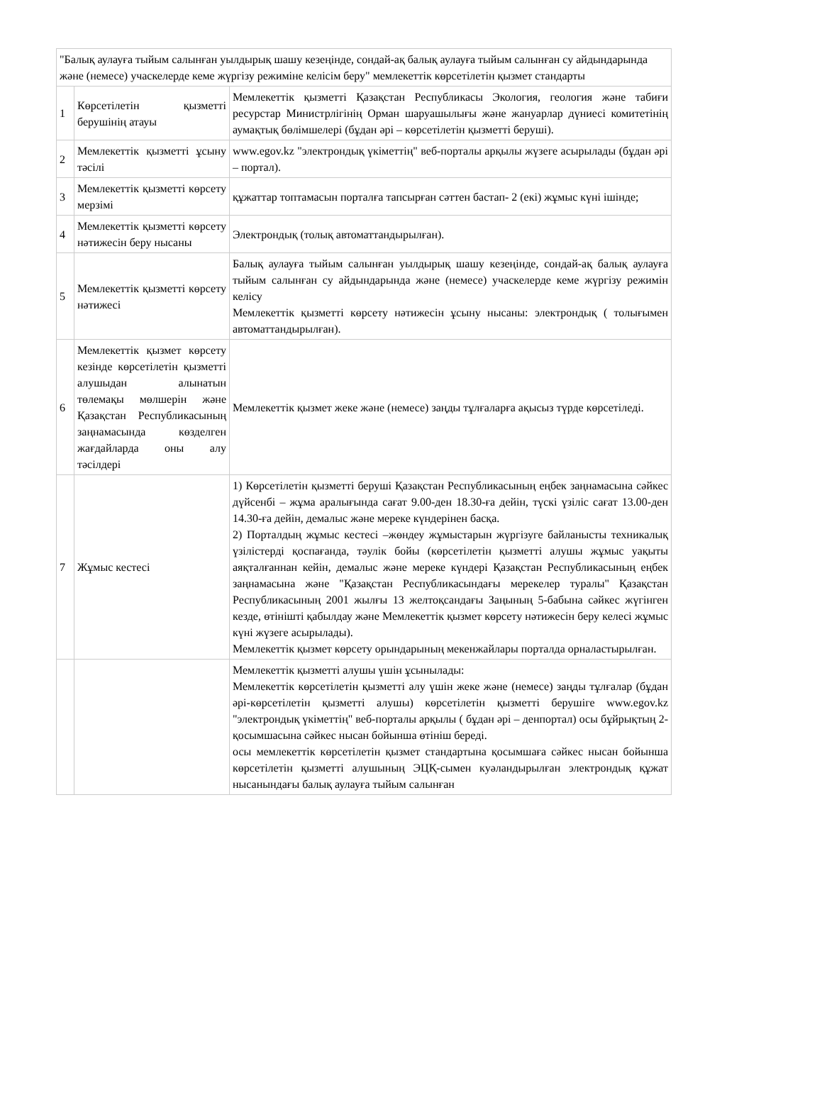| "Балық аулауға тыйым салынған уылдырық шашу кезеңінде, сондай-ақ балық аулауға тыйым салынған су айдындарында және (немесе) учаскелерде кеме жүргізу режиміне келісім беру" мемлекеттік көрсетілетін қызмет стандарты | | |
| 1 | Көрсетілетін қызметті берушінің атауы | Мемлекеттік қызметті Қазақстан Республикасы Экология, геология және табиғи ресурстар Министрлігінің Орман шаруашылығы және жануарлар дүниесі комитетінің аумақтық бөлімшелері (бұдан әрі – көрсетілетін қызметті беруші). |
| 2 | Мемлекеттік қызметті ұсыну тәсілі | www.egov.kz "электрондық үкіметтің" веб-порталы арқылы жүзеге асырылады (бұдан әрі – портал). |
| 3 | Мемлекеттік қызметті көрсету мерзімі | құжаттар топтамасын порталға тапсырған сәттен бастап- 2 (екі) жұмыс күні ішінде; |
| 4 | Мемлекеттік қызметті көрсету нәтижесін беру нысаны | Электрондық (толық автоматтандырылған). |
| 5 | Мемлекеттік қызметті көрсету нәтижесі | Балық аулауға тыйым салынған уылдырық шашу кезеңінде, сондай-ақ балық аулауға тыйым салынған су айдындарында және (немесе) учаскелерде кеме жүргізу режимін келісу Мемлекеттік қызметті көрсету нәтижесін ұсыну нысаны: электрондық ( толығымен автоматтандырылған). |
| 6 | Мемлекеттік қызмет көрсету кезінде көрсетілетін қызметті алушыдан алынатын төлемақы мөлшерін және Қазақстан Республикасының заңнамасында көзделген жағдайларда оны алу тәсілдері | Мемлекеттік қызмет жеке және (немесе) заңды тұлғаларға ақысыз түрде көрсетіледі. |
| 7 | Жұмыс кестесі | 1) Көрсетілетін қызметті беруші Қазақстан Республикасының еңбек заңнамасына сәйкес дүйсенбі – жұма аралығында сағат 9.00-ден 18.30-ға дейін, түскі үзіліс сағат 13.00-ден 14.30-ға дейін, демалыс және мереке күндерінен басқа. 2) Порталдың жұмыс кестесі –жөндеу жұмыстарын жүргізуге байланысты техникалық үзілістерді қоспағанда, тәулік бойы (көрсетілетін қызметті алушы жұмыс уақыты аяқталғаннан кейін, демалыс және мереке күндері Қазақстан Республикасының еңбек заңнамасына және "Қазақстан Республикасындағы мерекелер туралы" Қазақстан Республикасының 2001 жылғы 13 желтоқсандағы Заңының 5-бабына сәйкес жүгінген кезде, өтінішті қабылдау және Мемлекеттік қызмет көрсету нәтижесін беру келесі жұмыс күні жүзеге асырылады). Мемлекеттік қызмет көрсету орындарының мекенжайлары порталда орналастырылған. |
| | | Мемлекеттік қызметті алушы үшін ұсынылады: Мемлекеттік көрсетілетін қызметті алу үшін жеке және (немесе) заңды тұлғалар (бұдан әрі-көрсетілетін қызметті алушы) көрсетілетін қызметті берушіге www.egov.kz "электрондық үкіметтің" веб-порталы арқылы ( бұдан әрі – денпортал) осы бұйрықтың 2-қосымшасына сәйкес нысан бойынша өтініш береді. осы мемлекеттік көрсетілетін қызмет стандартына қосымшаға сәйкес нысан бойынша көрсетілетін қызметті алушының ЭЦҚ-сымен куәландырылған электрондық құжат нысанындағы балық аулауға тыйым салынған |